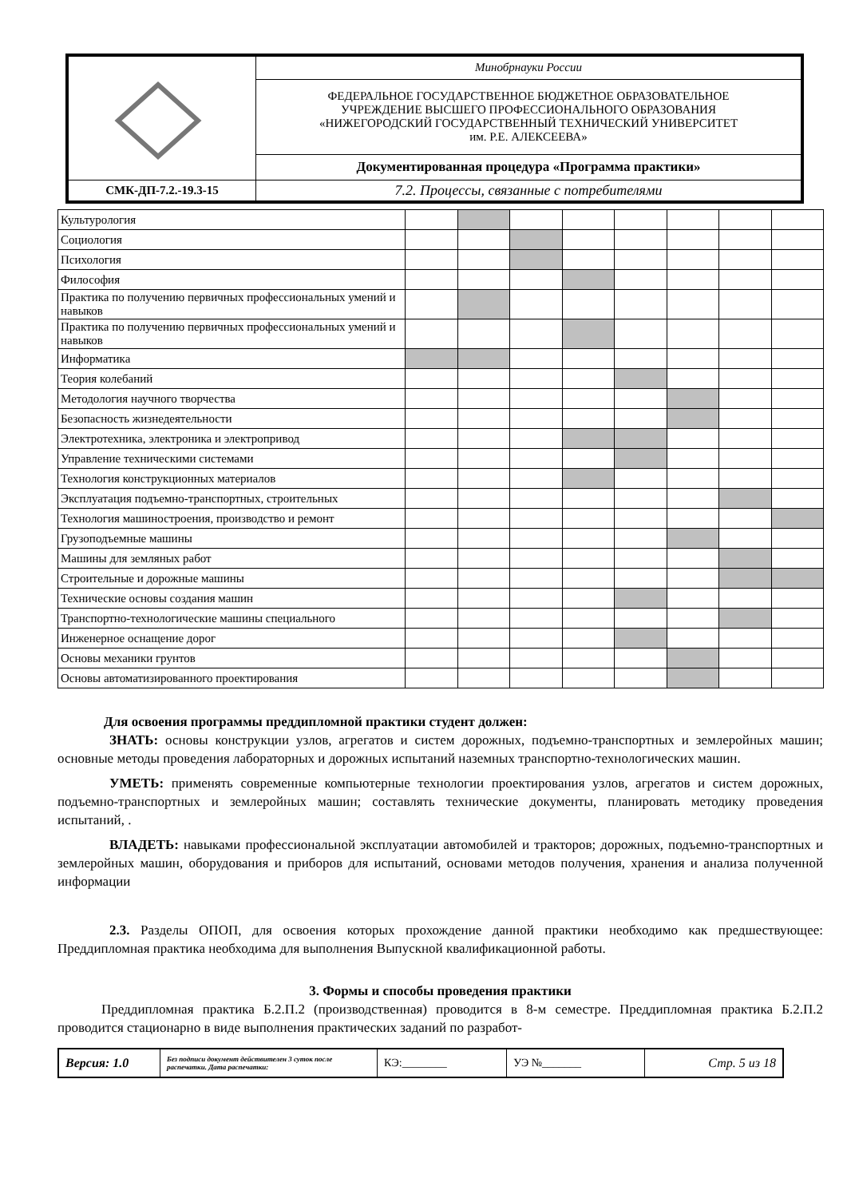| | Минобрнауки России |
| | ФЕДЕРАЛЬНОЕ ГОСУДАРСТВЕННОЕ БЮДЖЕТНОЕ ОБРАЗОВАТЕЛЬНОЕ УЧРЕЖДЕНИЕ ВЫСШЕГО ПРОФЕССИОНАЛЬНОГО ОБРАЗОВАНИЯ «НИЖЕГОРОДСКИЙ ГОСУДАРСТВЕННЫЙ ТЕХНИЧЕСКИЙ УНИВЕРСИТЕТ им. Р.Е. АЛЕКСЕЕВА» |
| | Документированная процедура «Программа практики» |
| СМК-ДП-7.2.-19.3-15 | 7.2. Процессы, связанные с потребителями |
| Культурология | | | | | | | | |
| Социология | | | | | | | | |
| Психология | | | | | | | | |
| Философия | | | | | | | | |
| Практика по получению первичных профессиональных умений и навыков | | | | | | | | |
| Практика по получению первичных профессиональных умений и навыков | | | | | | | | |
| Информатика | | | | | | | | |
| Теория колебаний | | | | | | | | |
| Методология научного творчества | | | | | | | | |
| Безопасность жизнедеятельности | | | | | | | | |
| Электротехника, электроника и электропривод | | | | | | | | |
| Управление техническими системами | | | | | | | | |
| Технология конструкционных материалов | | | | | | | | |
| Эксплуатация подъемно-транспортных, строительных | | | | | | | | |
| Технология машиностроения, производство и ремонт | | | | | | | | |
| Грузоподъемные машины | | | | | | | | |
| Машины для земляных работ | | | | | | | | |
| Строительные и дорожные машины | | | | | | | | |
| Технические основы создания машин | | | | | | | | |
| Транспортно-технологические машины специального | | | | | | | | |
| Инженерное оснащение дорог | | | | | | | | |
| Основы механики грунтов | | | | | | | | |
| Основы автоматизированного проектирования | | | | | | | | |
Для освоения программы преддипломной практики студент должен:
ЗНАТЬ: основы конструкции узлов, агрегатов и систем дорожных, подъемно-транспортных и землеройных машин; основные методы проведения лабораторных и дорожных испытаний наземных транспортно-технологических машин.
УМЕТЬ: применять современные компьютерные технологии проектирования узлов, агрегатов и систем дорожных, подъемно-транспортных и землеройных машин; составлять технические документы, планировать методику проведения испытаний, .
ВЛАДЕТЬ: навыками профессиональной эксплуатации автомобилей и тракторов; дорожных, подъемно-транспортных и землеройных машин, оборудования и приборов для испытаний, основами методов получения, хранения и анализа полученной информации
2.3. Разделы ОПОП, для освоения которых прохождение данной практики необходимо как предшествующее: Преддипломная практика необходима для выполнения Выпускной квалификационной работы.
3. Формы и способы проведения практики
Преддипломная практика Б.2.П.2 (производственная) проводится в 8-м семестре. Преддипломная практика Б.2.П.2 проводится стационарно в виде выполнения практических заданий по разработ-
| Версия: 1.0 | Без подписи документ действителен 3 суток после распечатки. Дата распечатки: | КЭ:________ | УЭ №_______ | Стр. 5 из 18 |